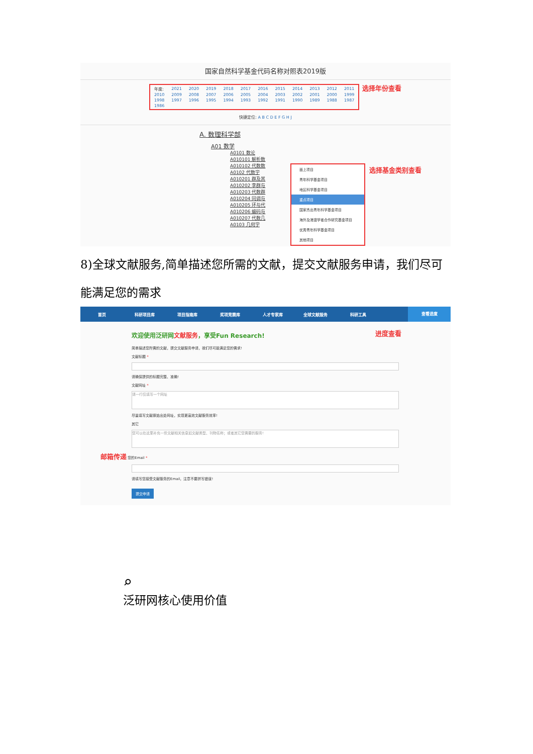国家自然科学基金代码名称对照表2019版
| 年度: | 2021 | 2020 | 2019 | 2018 | 2017 | 2016 | 2015 | 2014 | 2013 | 2012 | 2011 |
| 2010 | 2009 | 2008 | 2007 | 2006 | 2005 | 2004 | 2003 | 2002 | 2001 | 2000 | 1999 |
| 1998 | 1997 | 1996 | 1995 | 1994 | 1993 | 1992 | 1991 | 1990 | 1989 | 1988 | 1987 |
| 1986 | | | | | | | | | | | |
选择年份查看
快捷定位: A B C D E F G H J
A. 数理科学部
A01 数学
A0101 数论
A010101 解析数
A010102 代数数
A0102 代数学
A010201 群及其
A010202 李群与
A010203 代数群
A010204 同调与
A010205 环与代
A010206 编码与
A010207 代数几
A0103 几何学
面上项目
青年科学基金项目
地区科学基金项目
重点项目
国家杰出青年科学基金项目
海外及港澳学者合作研究基金项目
优秀青年科学基金项目
其他项目
选择基金类别查看
8)全球文献服务,简单描述您所需的文献，提交文献服务申请，我们尽可能满足您的需求
首页 科研项目库 项目指南库 奖项竞赛库 人才专家库 全球文献服务 科研工具 查看进度
进度查看
欢迎使用泛研网文献服务，享受Fun Research!
简单描述您所需的文献，提交文献服务申请，我们尽可能满足您的需求!
文献标题 *
请确保提供的标题完整、准确!
文献网址 *
请一行仅填写一个网址
尽量填写文献原始出处网址，实现更高效文献服务效率!
其它
您可以在这里补充一些文献相关信息如文献类型、刊物名称；或者其它您需要的服务!
邮箱传递 您的Email *
请填写您接受文献服务的Email，注意不要拼写错误!
提交申请
⌕
泛研网核心使用价值